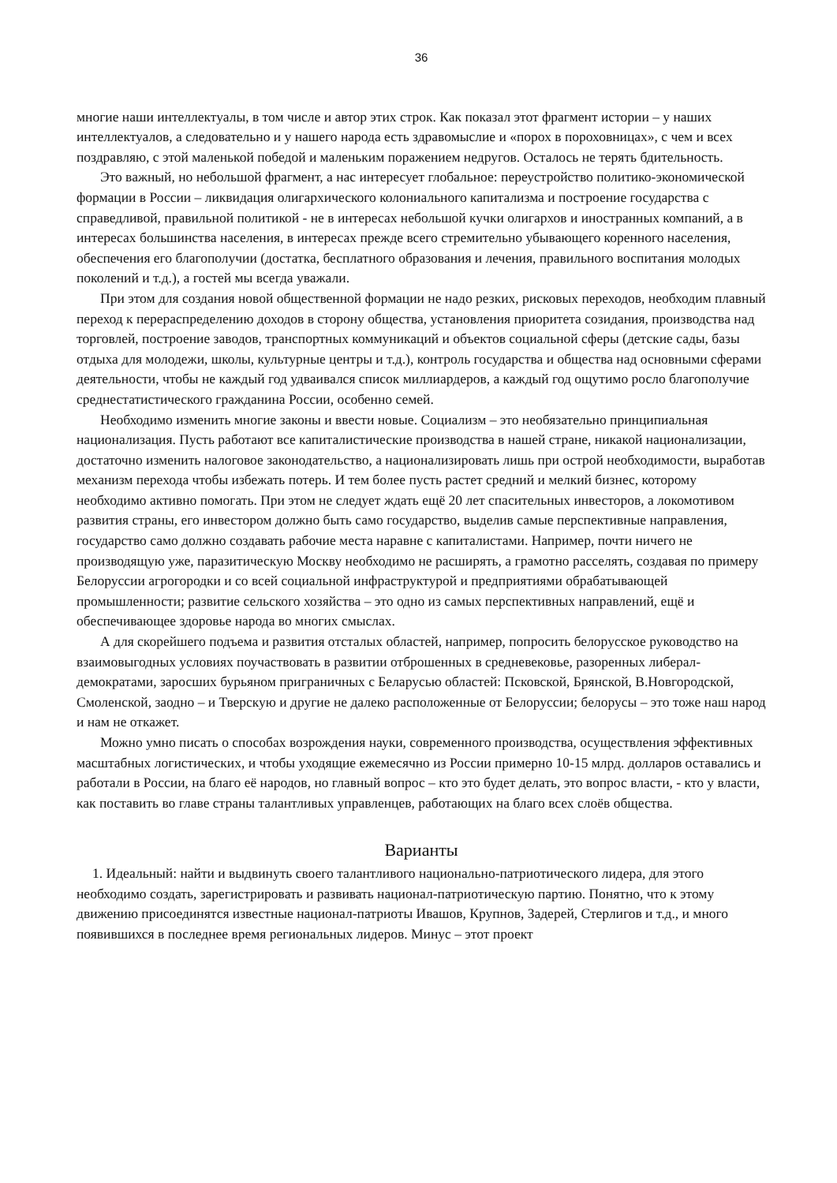36
многие наши интеллектуалы, в том числе и автор этих строк. Как показал этот фрагмент истории – у наших интеллектуалов, а следовательно и у нашего народа есть здравомыслие и «порох в пороховницах», с чем и всех поздравляю, с этой маленькой победой и маленьким поражением недругов. Осталось не терять бдительность.
Это важный, но небольшой фрагмент, а нас интересует глобальное: переустройство политико-экономической формации в России – ликвидация олигархического колониального капитализма и построение государства с справедливой, правильной политикой - не в интересах небольшой кучки олигархов и иностранных компаний, а в интересах большинства населения, в интересах прежде всего стремительно убывающего коренного населения, обеспечения его благополучии (достатка, бесплатного образования и лечения, правильного воспитания молодых поколений и т.д.), а гостей мы всегда уважали.
При этом для создания новой общественной формации не надо резких, рисковых переходов, необходим плавный переход к перераспределению доходов в сторону общества, установления приоритета созидания, производства над торговлей, построение заводов, транспортных коммуникаций и объектов социальной сферы (детские сады, базы отдыха для молодежи, школы, культурные центры и т.д.), контроль государства и общества над основными сферами деятельности, чтобы не каждый год удваивался список миллиардеров, а каждый год ощутимо росло благополучие среднестатистического гражданина России, особенно семей.
Необходимо изменить многие законы и ввести новые. Социализм – это необязательно принципиальная национализация. Пусть работают все капиталистические производства в нашей стране, никакой национализации, достаточно изменить налоговое законодательство, а национализировать лишь при острой необходимости, выработав механизм перехода чтобы избежать потерь. И тем более пусть растет средний и мелкий бизнес, которому необходимо активно помогать. При этом не следует ждать ещё 20 лет спасительных инвесторов, а локомотивом развития страны, его инвестором должно быть само государство, выделив самые перспективные направления, государство само должно создавать рабочие места наравне с капиталистами. Например, почти ничего не производящую уже, паразитическую Москву необходимо не расширять, а грамотно расселять, создавая по примеру Белоруссии агрогородки и со всей социальной инфраструктурой и предприятиями обрабатывающей промышленности; развитие сельского хозяйства – это одно из самых перспективных направлений, ещё и обеспечивающее здоровье народа во многих смыслах.
А для скорейшего подъема и развития отсталых областей, например, попросить белорусское руководство на взаимовыгодных условиях поучаствовать в развитии отброшенных в средневековье, разоренных либерал-демократами, заросших бурьяном приграничных с Беларусью областей: Псковской, Брянской, В.Новгородской, Смоленской, заодно – и Тверскую и другие не далеко расположенные от Белоруссии; белорусы – это тоже наш народ и нам не откажет.
Можно умно писать о способах возрождения науки, современного производства, осуществления эффективных масштабных логистических, и чтобы уходящие ежемесячно из России примерно 10-15 млрд. долларов оставались и работали в России, на благо её народов, но главный вопрос – кто это будет делать, это вопрос власти, - кто у власти, как поставить во главе страны талантливых управленцев, работающих на благо всех слоёв общества.
Варианты
1. Идеальный: найти и выдвинуть своего талантливого национально-патриотического лидера, для этого необходимо создать, зарегистрировать и развивать национал-патриотическую партию. Понятно, что к этому движению присоединятся известные национал-патриоты Ивашов, Крупнов, Задерей, Стерлигов и т.д., и много появившихся в последнее время региональных лидеров. Минус – этот проект